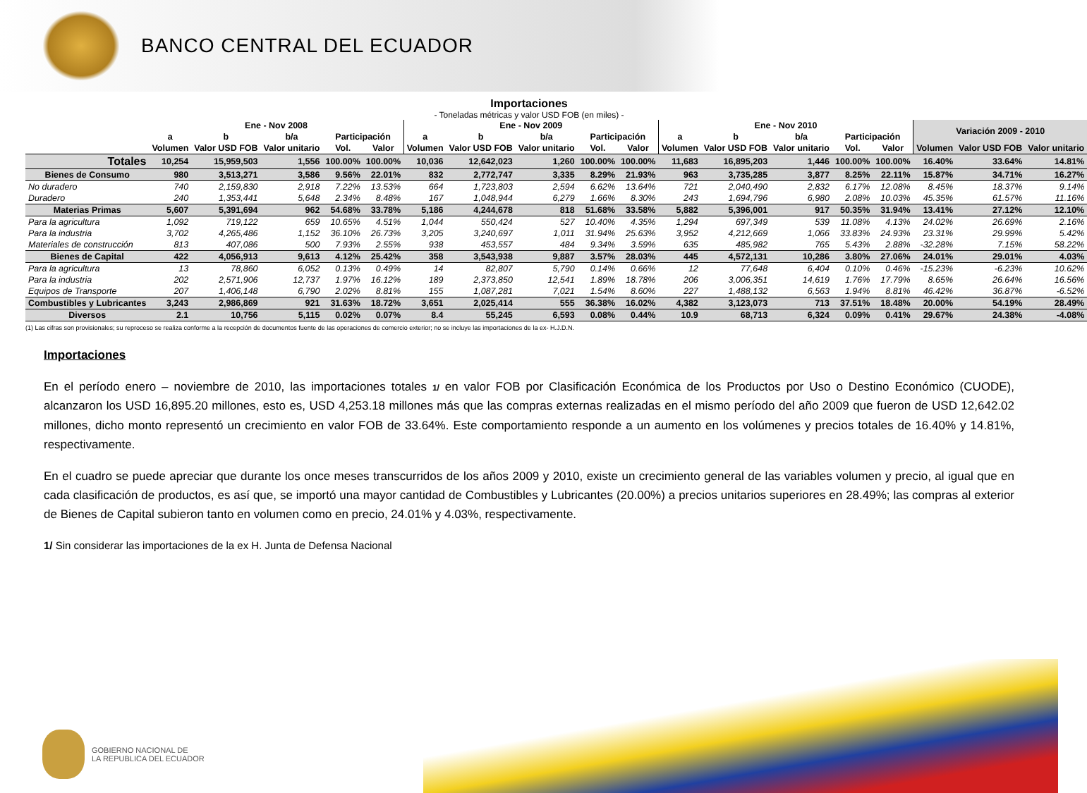BANCO CENTRAL DEL ECUADOR
Importaciones
- Toneladas métricas y valor USD FOB (en miles) -
| | Ene - Nov 2008 | | | | | Ene - Nov 2009 | | | | | Ene - Nov 2010 | | | | | Variación 2009 - 2010 | | |
| --- | --- | --- | --- | --- | --- | --- | --- | --- | --- | --- | --- | --- | --- | --- | --- | --- | --- | --- |
| | a | b | b/a | Participación | | a | b | b/a | Participación | | a | b | b/a | Participación | | | | |
| | Volumen | Valor USD FOB | Valor unitario | Vol. | Valor | Volumen | Valor USD FOB | Valor unitario | Vol. | Valor | Volumen | Valor USD FOB | Valor unitario | Vol. | Valor | Volumen | Valor USD FOB | Valor unitario |
| Totales | 10,254 | 15,959,503 | 1,556 | 100.00% | 100.00% | 10,036 | 12,642,023 | 1,260 | 100.00% | 100.00% | 11,683 | 16,895,203 | 1,446 | 100.00% | 100.00% | 16.40% | 33.64% | 14.81% |
| Bienes de Consumo | 980 | 3,513,271 | 3,586 | 9.56% | 22.01% | 832 | 2,772,747 | 3,335 | 8.29% | 21.93% | 963 | 3,735,285 | 3,877 | 8.25% | 22.11% | 15.87% | 34.71% | 16.27% |
| No duradero | 740 | 2,159,830 | 2,918 | 7.22% | 13.53% | 664 | 1,723,803 | 2,594 | 6.62% | 13.64% | 721 | 2,040,490 | 2,832 | 6.17% | 12.08% | 8.45% | 18.37% | 9.14% |
| Duradero | 240 | 1,353,441 | 5,648 | 2.34% | 8.48% | 167 | 1,048,944 | 6,279 | 1.66% | 8.30% | 243 | 1,694,796 | 6,980 | 2.08% | 10.03% | 45.35% | 61.57% | 11.16% |
| Materias Primas | 5,607 | 5,391,694 | 962 | 54.68% | 33.78% | 5,186 | 4,244,678 | 818 | 51.68% | 33.58% | 5,882 | 5,396,001 | 917 | 50.35% | 31.94% | 13.41% | 27.12% | 12.10% |
| Para la agricultura | 1,092 | 719,122 | 659 | 10.65% | 4.51% | 1,044 | 550,424 | 527 | 10.40% | 4.35% | 1,294 | 697,349 | 539 | 11.08% | 4.13% | 24.02% | 26.69% | 2.16% |
| Para la industria | 3,702 | 4,265,486 | 1,152 | 36.10% | 26.73% | 3,205 | 3,240,697 | 1,011 | 31.94% | 25.63% | 3,952 | 4,212,669 | 1,066 | 33.83% | 24.93% | 23.31% | 29.99% | 5.42% |
| Materiales de construcción | 813 | 407,086 | 500 | 7.93% | 2.55% | 938 | 453,557 | 484 | 9.34% | 3.59% | 635 | 485,982 | 765 | 5.43% | 2.88% | -32.28% | 7.15% | 58.22% |
| Bienes de Capital | 422 | 4,056,913 | 9,613 | 4.12% | 25.42% | 358 | 3,543,938 | 9,887 | 3.57% | 28.03% | 445 | 4,572,131 | 10,286 | 3.80% | 27.06% | 24.01% | 29.01% | 4.03% |
| Para la agricultura | 13 | 78,860 | 6,052 | 0.13% | 0.49% | 14 | 82,807 | 5,790 | 0.14% | 0.66% | 12 | 77,648 | 6,404 | 0.10% | 0.46% | -15.23% | -6.23% | 10.62% |
| Para la industria | 202 | 2,571,906 | 12,737 | 1.97% | 16.12% | 189 | 2,373,850 | 12,541 | 1.89% | 18.78% | 206 | 3,006,351 | 14,619 | 1.76% | 17.79% | 8.65% | 26.64% | 16.56% |
| Equipos de Transporte | 207 | 1,406,148 | 6,790 | 2.02% | 8.81% | 155 | 1,087,281 | 7,021 | 1.54% | 8.60% | 227 | 1,488,132 | 6,563 | 1.94% | 8.81% | 46.42% | 36.87% | -6.52% |
| Combustibles y Lubricantes | 3,243 | 2,986,869 | 921 | 31.63% | 18.72% | 3,651 | 2,025,414 | 555 | 36.38% | 16.02% | 4,382 | 3,123,073 | 713 | 37.51% | 18.48% | 20.00% | 54.19% | 28.49% |
| Diversos | 2.1 | 10,756 | 5,115 | 0.02% | 0.07% | 8.4 | 55,245 | 6,593 | 0.08% | 0.44% | 10.9 | 68,713 | 6,324 | 0.09% | 0.41% | 29.67% | 24.38% | -4.08% |
(1) Las cifras son provisionales; su reproceso se realiza conforme a la recepción de documentos fuente de las operaciones de comercio exterior; no se incluye las importaciones de la ex- H.J.D.N.
Importaciones
En el período enero – noviembre de 2010, las importaciones totales 1/ en valor FOB por Clasificación Económica de los Productos por Uso o Destino Económico (CUODE), alcanzaron los USD 16,895.20 millones, esto es, USD 4,253.18 millones más que las compras externas realizadas en el mismo período del año 2009 que fueron de USD 12,642.02 millones, dicho monto representó un crecimiento en valor FOB de 33.64%. Este comportamiento responde a un aumento en los volúmenes y precios totales de 16.40% y 14.81%, respectivamente.
En el cuadro se puede apreciar que durante los once meses transcurridos de los años 2009 y 2010, existe un crecimiento general de las variables volumen y precio, al igual que en cada clasificación de productos, es así que, se importó una mayor cantidad de Combustibles y Lubricantes (20.00%) a precios unitarios superiores en 28.49%; las compras al exterior de Bienes de Capital subieron tanto en volumen como en precio, 24.01% y 4.03%, respectivamente.
1/ Sin considerar las importaciones de la ex H. Junta de Defensa Nacional
GOBIERNO NACIONAL DE
LA REPUBLICA DEL ECUADOR